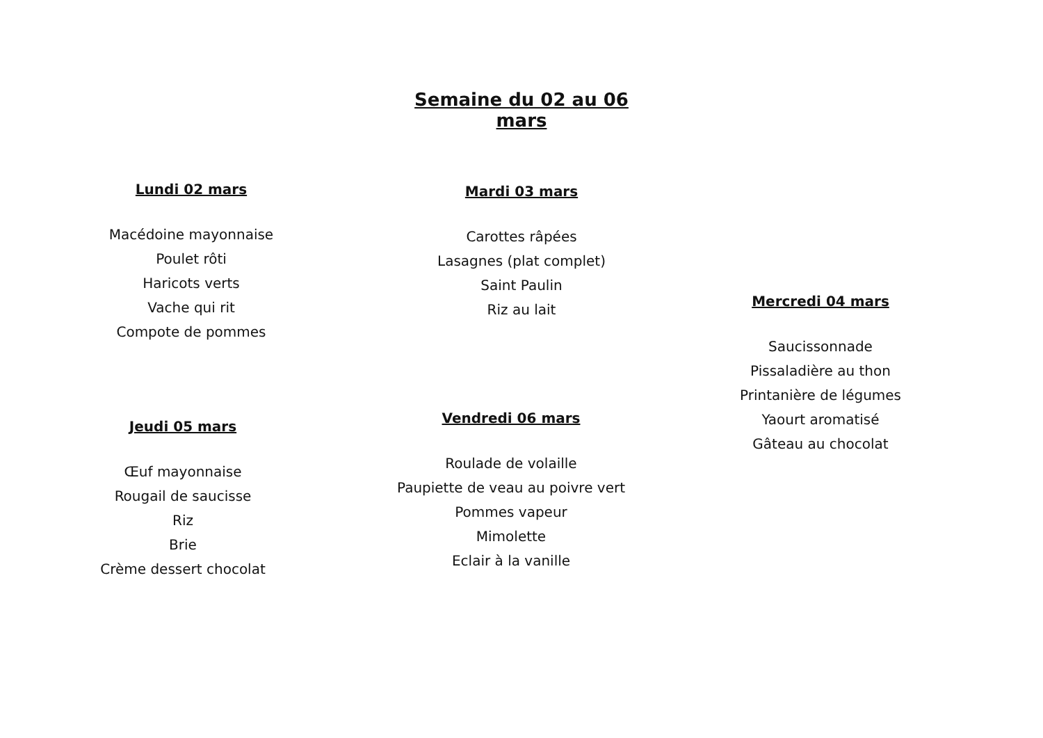Semaine du 02 au 06 mars
Lundi 02 mars
Macédoine mayonnaise
Poulet rôti
Haricots verts
Vache qui rit
Compote de pommes
Mardi 03 mars
Carottes râpées
Lasagnes (plat complet)
Saint Paulin
Riz au lait
Mercredi 04 mars
Saucissonnade
Pissaladière au thon
Printanière de légumes
Yaourt aromatisé
Gâteau au chocolat
Jeudi 05 mars
Œuf mayonnaise
Rougail de saucisse
Riz
Brie
Crème dessert chocolat
Vendredi 06 mars
Roulade de volaille
Paupiette de veau au poivre vert
Pommes vapeur
Mimolette
Eclair à la vanille